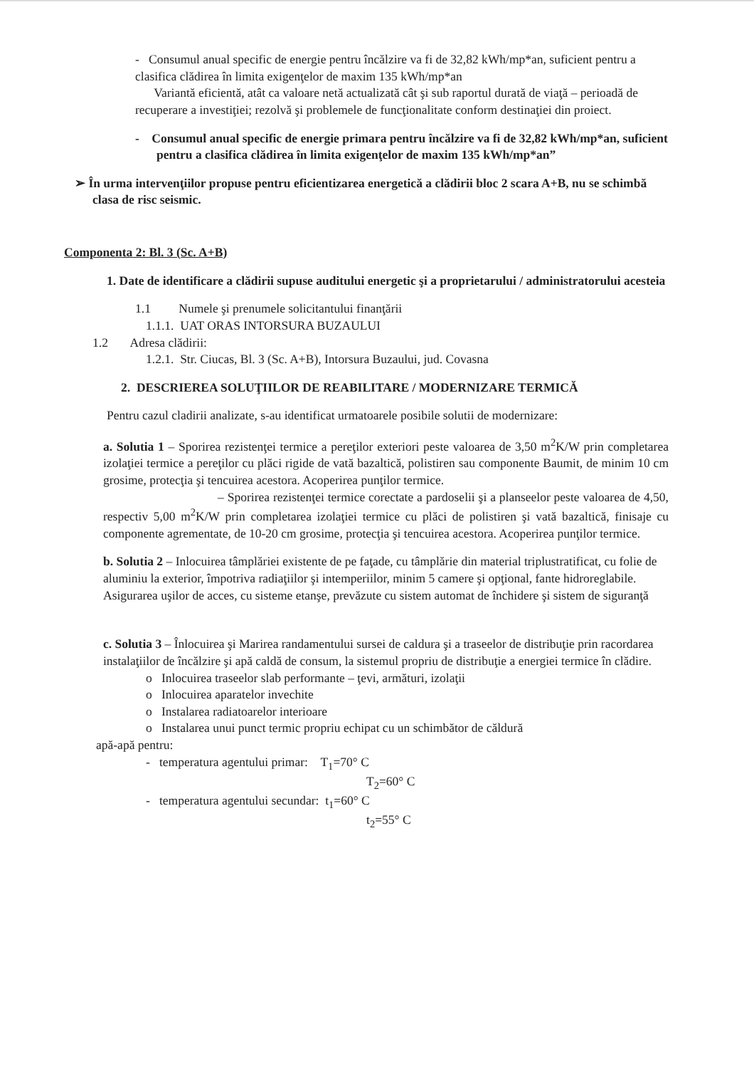- Consumul anual specific de energie pentru încălzire va fi de 32,82 kWh/mp*an, suficient pentru a clasifica clădirea în limita exigenţelor de maxim 135 kWh/mp*an
Variantă eficientă, atât ca valoare netă actualizată cât şi sub raportul durată de viaţă – perioadă de recuperare a investiţiei; rezolvă şi problemele de funcţionalitate conform destinaţiei din proiect.
- Consumul anual specific de energie primara pentru încălzire va fi de 32,82 kWh/mp*an, suficient pentru a clasifica clădirea în limita exigenţelor de maxim 135 kWh/mp*an”
➢ În urma intervenţiilor propuse pentru eficientizarea energetică a clădirii bloc 2 scara A+B, nu se schimbă clasa de risc seismic.
Componenta 2: Bl. 3 (Sc. A+B)
1. Date de identificare a clădirii supuse auditului energetic şi a proprietarului / administratorului acesteia
1.1 Numele şi prenumele solicitantului finanţării
1.1.1. UAT ORAS INTORSURA BUZAULUI
1.2 Adresa clădirii:
1.2.1. Str. Ciucas, Bl. 3 (Sc. A+B), Intorsura Buzaului, jud. Covasna
2. DESCRIEREA SOLUŢIILOR DE REABILITARE / MODERNIZARE TERMICĂ
Pentru cazul cladirii analizate, s-au identificat urmatoarele posibile solutii de modernizare:
a. Solutia 1 – Sporirea rezistenţei termice a pereţilor exteriori peste valoarea de 3,50 m<sup>2</sup>K/W prin completarea izolaţiei termice a pereţilor cu plăci rigide de vată bazaltică, polistiren sau componente Baumit, de minim 10 cm grosime, protecţia şi tencuirea acestora. Acoperirea punţilor termice.
– Sporirea rezistenţei termice corectate a pardoselii şi a planseelor peste valoarea de 4,50, respectiv 5,00 m<sup>2</sup>K/W prin completarea izolaţiei termice cu plăci de polistiren şi vată bazaltică, finisaje cu componente agrementate, de 10-20 cm grosime, protecţia şi tencuirea acestora. Acoperirea punţilor termice.
b. Solutia 2 – Inlocuirea tâmplăriei existente de pe faţade, cu tâmplărie din material triplustratificat, cu folie de aluminiu la exterior, împotriva radiaţiilor şi intemperiilor, minim 5 camere şi opţional, fante hidroreglabile. Asigurarea uşilor de acces, cu sisteme etanşe, prevăzute cu sistem automat de închidere şi sistem de siguranţă
c. Solutia 3 – Înlocuirea şi Marirea randamentului sursei de caldura şi a traseelor de distribuţie prin racordarea instalaţiilor de încălzire şi apă caldă de consum, la sistemul propriu de distribuţie a energiei termice în clădire.
o Inlocuirea traseelor slab performante – ţevi, armături, izolaţii
o Inlocuirea aparatelor invechite
o Instalarea radiatoarelor interioare
o Instalarea unui punct termic propriu echipat cu un schimbător de căldură
apă-apă pentru:
- temperatura agentului primar: T<sub>1</sub>=70° C
T<sub>2</sub>=60° C
- temperatura agentului secundar: t<sub>1</sub>=60° C
t<sub>2</sub>=55° C